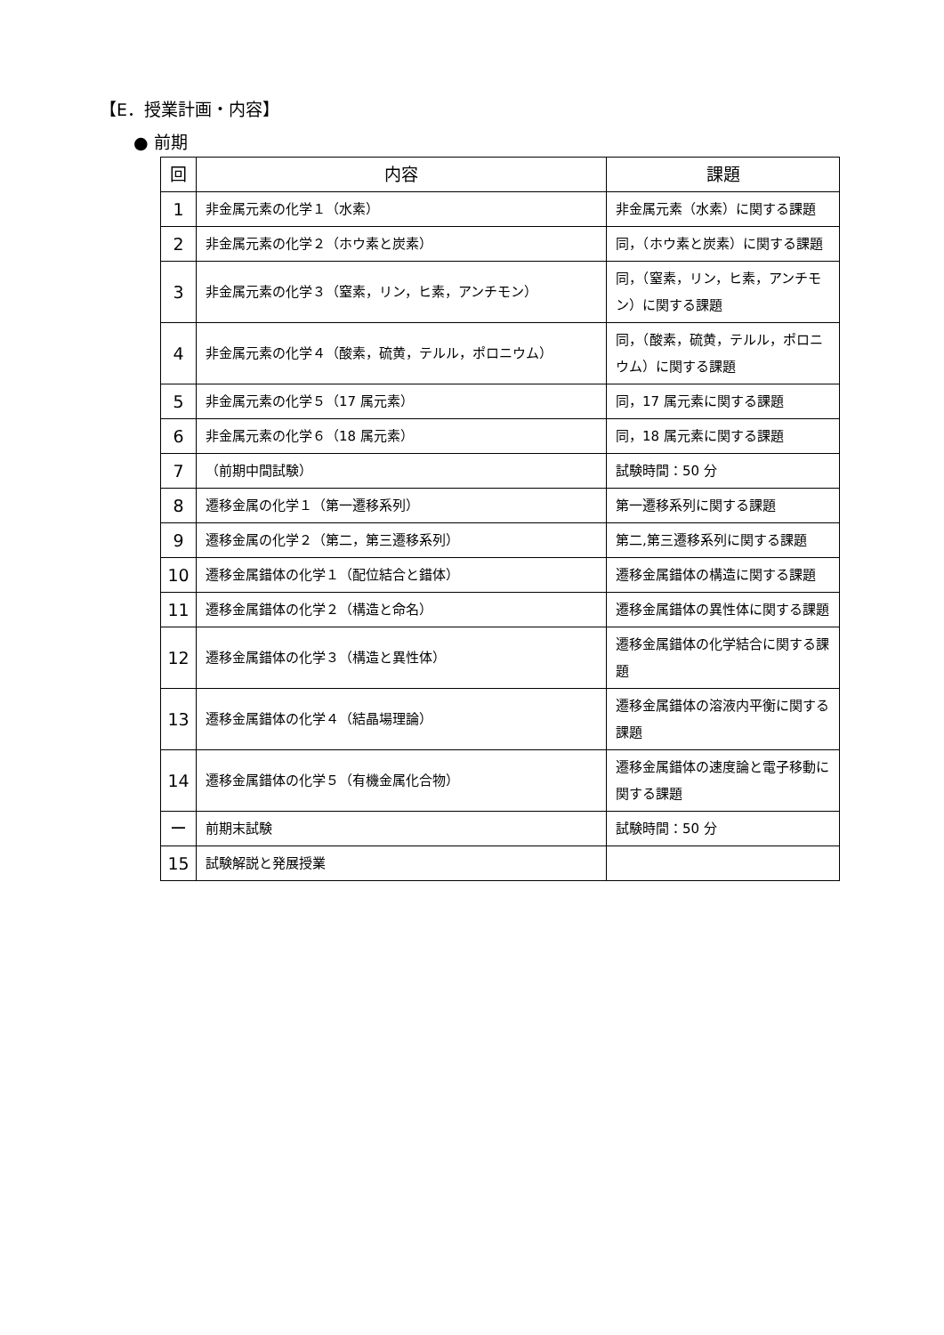【E．授業計画・内容】
● 前期
| 回 | 内容 | 課題 |
| --- | --- | --- |
| 1 | 非金属元素の化学１（水素） | 非金属元素（水素）に関する課題 |
| 2 | 非金属元素の化学２（ホウ素と炭素） | 同，（ホウ素と炭素）に関する課題 |
| 3 | 非金属元素の化学３（窒素，リン，ヒ素，アンチモン） | 同，（窒素，リン，ヒ素，アンチモン）に関する課題 |
| 4 | 非金属元素の化学４（酸素，硫黄，テルル，ポロニウム） | 同，（酸素，硫黄，テルル，ポロニウム）に関する課題 |
| 5 | 非金属元素の化学５（17 属元素） | 同，17 属元素に関する課題 |
| 6 | 非金属元素の化学６（18 属元素） | 同，18 属元素に関する課題 |
| 7 | （前期中間試験） | 試験時間：50 分 |
| 8 | 遷移金属の化学１（第一遷移系列） | 第一遷移系列に関する課題 |
| 9 | 遷移金属の化学２（第二，第三遷移系列） | 第二,第三遷移系列に関する課題 |
| 10 | 遷移金属錯体の化学１（配位結合と錯体） | 遷移金属錯体の構造に関する課題 |
| 11 | 遷移金属錯体の化学２（構造と命名） | 遷移金属錯体の異性体に関する課題 |
| 12 | 遷移金属錯体の化学３（構造と異性体） | 遷移金属錯体の化学結合に関する課題 |
| 13 | 遷移金属錯体の化学４（結晶場理論） | 遷移金属錯体の溶液内平衡に関する課題 |
| 14 | 遷移金属錯体の化学５（有機金属化合物） | 遷移金属錯体の速度論と電子移動に関する課題 |
| ー | 前期末試験 | 試験時間：50 分 |
| 15 | 試験解説と発展授業 | |